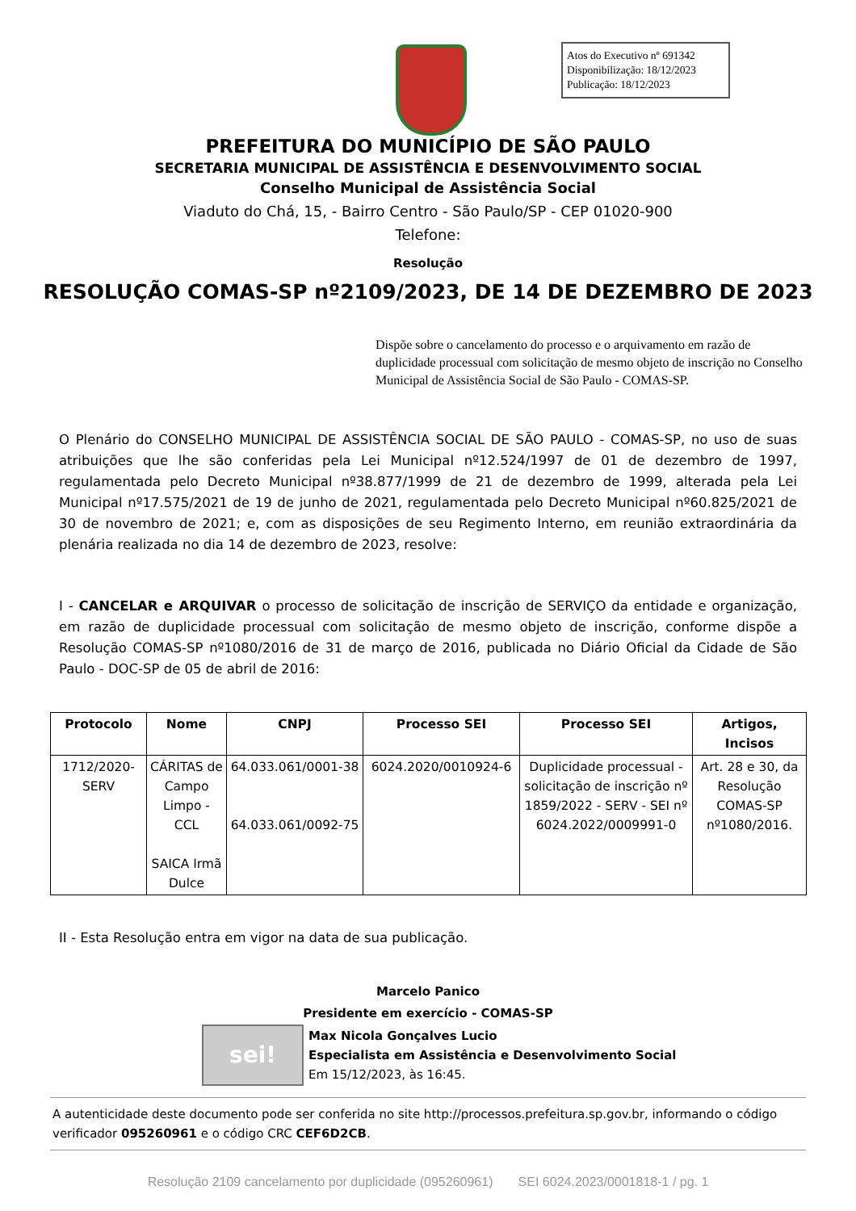Atos do Executivo nº 691342
Disponibilização: 18/12/2023
Publicação: 18/12/2023
PREFEITURA DO MUNICÍPIO DE SÃO PAULO
SECRETARIA MUNICIPAL DE ASSISTÊNCIA E DESENVOLVIMENTO SOCIAL
Conselho Municipal de Assistência Social
Viaduto do Chá, 15, - Bairro Centro - São Paulo/SP - CEP 01020-900
Telefone:
Resolução
RESOLUÇÃO COMAS-SP nº2109/2023, DE 14 DE DEZEMBRO DE 2023
Dispõe sobre o cancelamento do processo e o arquivamento em razão de duplicidade processual com solicitação de mesmo objeto de inscrição no Conselho Municipal de Assistência Social de São Paulo - COMAS-SP.
O Plenário do CONSELHO MUNICIPAL DE ASSISTÊNCIA SOCIAL DE SÃO PAULO - COMAS-SP, no uso de suas atribuições que lhe são conferidas pela Lei Municipal nº12.524/1997 de 01 de dezembro de 1997, regulamentada pelo Decreto Municipal nº38.877/1999 de 21 de dezembro de 1999, alterada pela Lei Municipal nº17.575/2021 de 19 de junho de 2021, regulamentada pelo Decreto Municipal nº60.825/2021 de 30 de novembro de 2021; e, com as disposições de seu Regimento Interno, em reunião extraordinária da plenária realizada no dia 14 de dezembro de 2023, resolve:
I - CANCELAR e ARQUIVAR o processo de solicitação de inscrição de SERVIÇO da entidade e organização, em razão de duplicidade processual com solicitação de mesmo objeto de inscrição, conforme dispõe a Resolução COMAS-SP nº1080/2016 de 31 de março de 2016, publicada no Diário Oficial da Cidade de São Paulo - DOC-SP de 05 de abril de 2016:
| Protocolo | Nome | CNPJ | Processo SEI | Processo SEI | Artigos, Incisos |
| --- | --- | --- | --- | --- | --- |
| 1712/2020-SERV | CÁRITAS de Campo Limpo - CCL SAICA Irmã Dulce | 64.033.061/0001-38 64.033.061/0092-75 | 6024.2020/0010924-6 | Duplicidade processual - solicitação de inscrição nº 1859/2022 - SERV - SEI nº 6024.2022/0009991-0 | Art. 28 e 30, da Resolução COMAS-SP nº1080/2016. |
II - Esta Resolução entra em vigor na data de sua publicação.
Marcelo Panico
Presidente em exercício - COMAS-SP
sei!
Max Nicola Gonçalves Lucio
Especialista em Assistência e Desenvolvimento Social
Em 15/12/2023, às 16:45.
A autenticidade deste documento pode ser conferida no site http://processos.prefeitura.sp.gov.br, informando o código verificador 095260961 e o código CRC CEF6D2CB.
Resolução 2109 cancelamento por duplicidade (095260961) SEI 6024.2023/0001818-1 / pg. 1